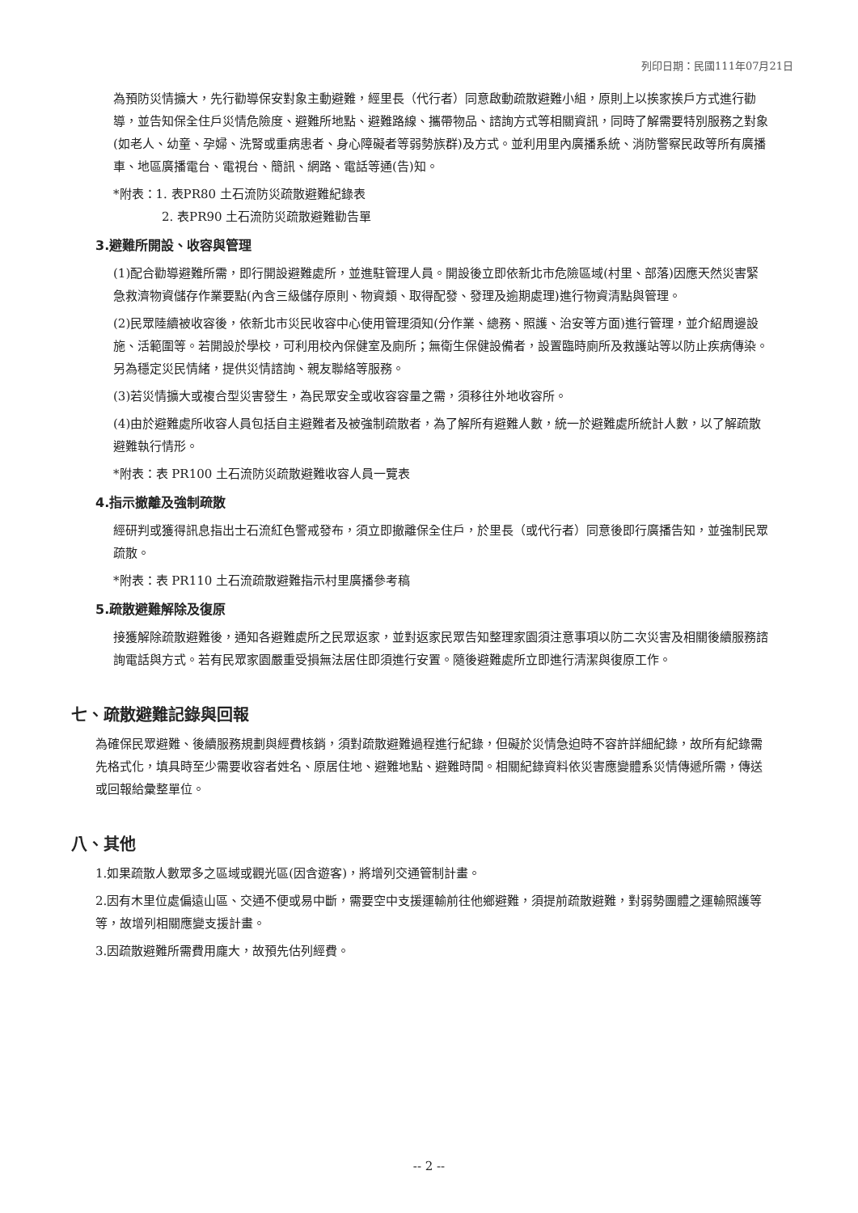列印日期：民國111年07月21日
為預防災情擴大，先行勸導保安對象主動避難，經里長（代行者）同意啟動疏散避難小組，原則上以挨家挨戶方式進行勸導，並告知保全住戶災情危險度、避難所地點、避難路線、攜帶物品、諮詢方式等相關資訊，同時了解需要特別服務之對象(如老人、幼童、孕婦、洗腎或重病患者、身心障礙者等弱勢族群)及方式。並利用里內廣播系統、消防警察民政等所有廣播車、地區廣播電台、電視台、簡訊、網路、電話等通(告)知。
*附表：1. 表PR80 土石流防災疏散避難紀錄表
2. 表PR90 土石流防災疏散避難勸告單
3.避難所開設、收容與管理
(1)配合勸導避難所需，即行開設避難處所，並進駐管理人員。開設後立即依新北市危險區域(村里、部落)因應天然災害緊急救濟物資儲存作業要點(內含三級儲存原則、物資類、取得配發、發理及逾期處理)進行物資清點與管理。
(2)民眾陸續被收容後，依新北市災民收容中心使用管理須知(分作業、總務、照護、治安等方面)進行管理，並介紹周邊設施、活範圍等。若開設於學校，可利用校內保健室及廁所；無衛生保健設備者，設置臨時廁所及救護站等以防止疾病傳染。另為穩定災民情緒，提供災情諮詢、親友聯絡等服務。
(3)若災情擴大或複合型災害發生，為民眾安全或收容容量之需，須移往外地收容所。
(4)由於避難處所收容人員包括自主避難者及被強制疏散者，為了解所有避難人數，統一於避難處所統計人數，以了解疏散避難執行情形。
*附表：表 PR100 土石流防災疏散避難收容人員一覽表
4.指示撤離及強制疏散
經研判或獲得訊息指出士石流紅色警戒發布，須立即撤離保全住戶，於里長（或代行者）同意後即行廣播告知，並強制民眾疏散。
*附表：表 PR110 土石流疏散避難指示村里廣播參考稿
5.疏散避難解除及復原
接獲解除疏散避難後，通知各避難處所之民眾返家，並對返家民眾告知整理家園須注意事項以防二次災害及相關後續服務諮詢電話與方式。若有民眾家園嚴重受損無法居住即須進行安置。隨後避難處所立即進行清潔與復原工作。
七、疏散避難記錄與回報
為確保民眾避難、後續服務規劃與經費核銷，須對疏散避難過程進行紀錄，但礙於災情急迫時不容許詳細紀錄，故所有紀錄需先格式化，填具時至少需要收容者姓名、原居住地、避難地點、避難時間。相關紀錄資料依災害應變體系災情傳遞所需，傳送或回報給彙整單位。
八、其他
1.如果疏散人數眾多之區域或觀光區(因含遊客)，將增列交通管制計畫。
2.因有木里位處偏遠山區、交通不便或易中斷，需要空中支援運輸前往他鄉避難，須提前疏散避難，對弱勢團體之運輸照護等等，故增列相關應變支援計畫。
3.因疏散避難所需費用龐大，故預先估列經費。
-- 2 --